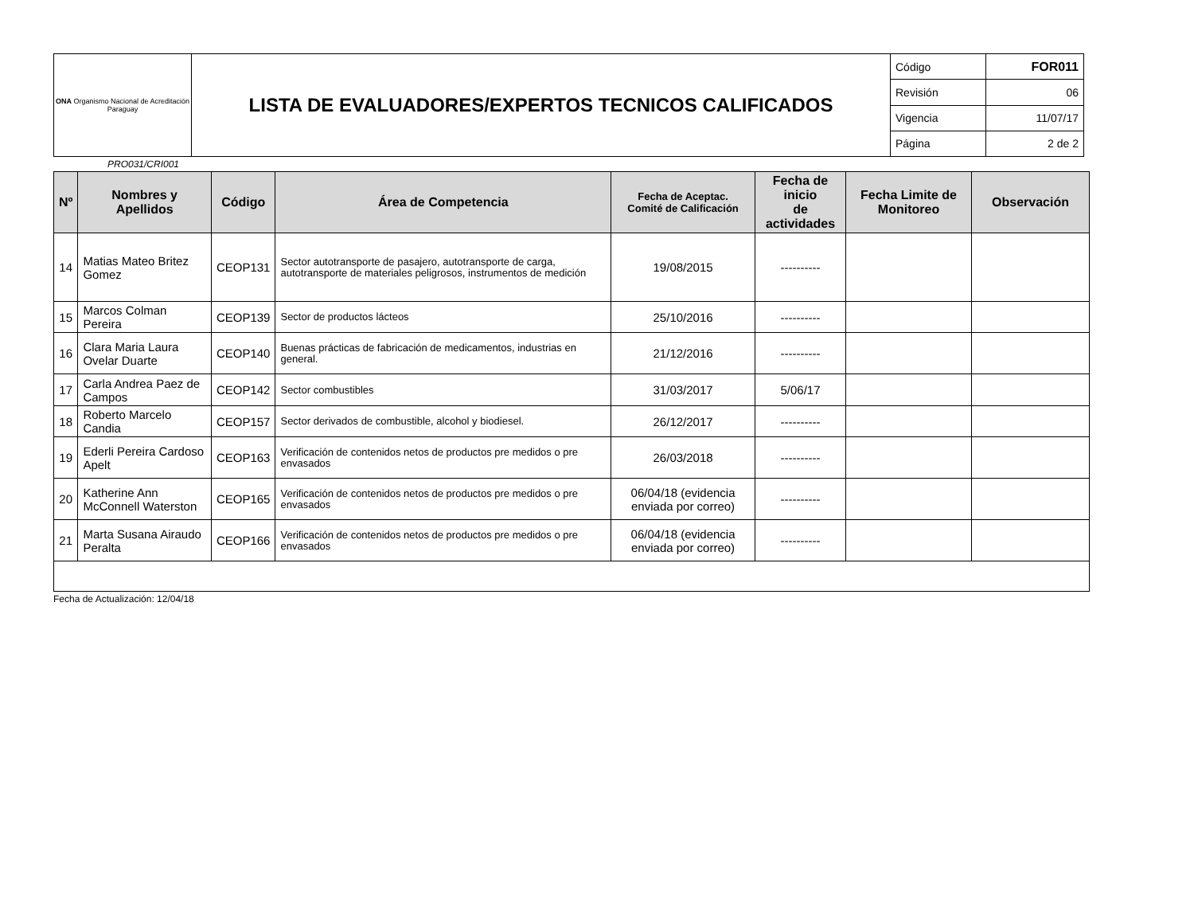| ONA Organismo Nacional de Acreditación Paraguay | LISTA DE EVALUADORES/EXPERTOS TECNICOS CALIFICADOS | Código | FOR011 |
| | | Revisión | 06 |
| | | Vigencia | 11/07/17 |
| | | Página | 2 de 2 |
PRO031/CRI001
| Nº | Nombres y Apellidos | Código | Área de Competencia | Fecha de Aceptac. Comité de Calificación | Fecha de inicio de actividades | Fecha Limite de Monitoreo | Observación |
| --- | --- | --- | --- | --- | --- | --- | --- |
| 14 | Matias Mateo Britez Gomez | CEOP131 | Sector autotransporte de pasajero, autotransporte de carga, autotransporte de materiales peligrosos, instrumentos de medición | 19/08/2015 | ---------- | | |
| 15 | Marcos Colman Pereira | CEOP139 | Sector de productos lácteos | 25/10/2016 | ---------- | | |
| 16 | Clara Maria Laura Ovelar Duarte | CEOP140 | Buenas prácticas de fabricación de medicamentos, industrias en general. | 21/12/2016 | ---------- | | |
| 17 | Carla Andrea Paez de Campos | CEOP142 | Sector combustibles | 31/03/2017 | 5/06/17 | | |
| 18 | Roberto Marcelo Candia | CEOP157 | Sector derivados de combustible, alcohol y biodiesel. | 26/12/2017 | ---------- | | |
| 19 | Ederli Pereira Cardoso Apelt | CEOP163 | Verificación de contenidos netos de productos pre medidos o pre envasados | 26/03/2018 | ---------- | | |
| 20 | Katherine Ann McConnell Waterston | CEOP165 | Verificación de contenidos netos de productos pre medidos o pre envasados | 06/04/18 (evidencia enviada por correo) | ---------- | | |
| 21 | Marta Susana Airaudo Peralta | CEOP166 | Verificación de contenidos netos de productos pre medidos o pre envasados | 06/04/18 (evidencia enviada por correo) | ---------- | | |
Fecha de Actualización: 12/04/18